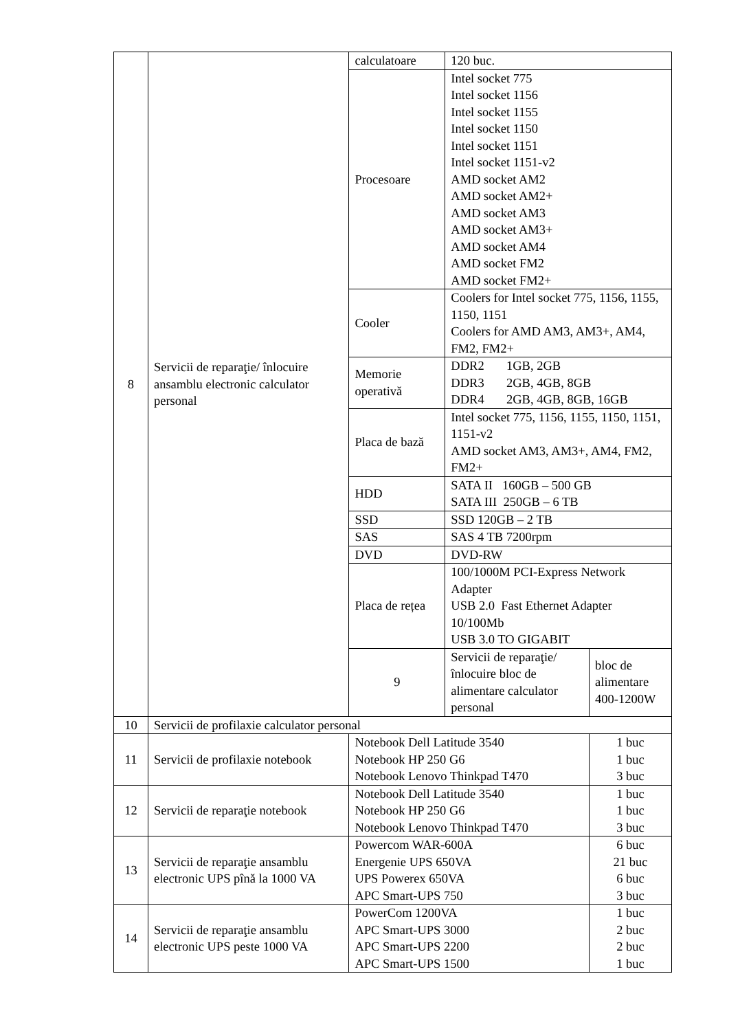| 8 | Servicii de reparaţie/ înlocuire ansamblu electronic calculator personal | calculatoare | 120 buc. | |
| | | Procesoare | Intel socket 775 Intel socket 1156 Intel socket 1155 Intel socket 1150 Intel socket 1151 Intel socket 1151-v2 AMD socket AM2 AMD socket AM2+ AMD socket AM3 AMD socket AM3+ AMD socket AM4 AMD socket FM2 AMD socket FM2+ | |
| | | Cooler | Coolers for Intel socket 775, 1156, 1155, 1150, 1151 Coolers for AMD AM3, AM3+, AM4, FM2, FM2+ | |
| | | Memorie operativă | DDR2 1GB, 2GB DDR3 2GB, 4GB, 8GB DDR4 2GB, 4GB, 8GB, 16GB | |
| | | Placa de bază | Intel socket 775, 1156, 1155, 1150, 1151, 1151-v2 AMD socket AM3, AM3+, AM4, FM2, FM2+ | |
| | | HDD | SATA II 160GB – 500 GB SATA III 250GB – 6 TB | |
| | | SSD | SSD 120GB – 2 TB | |
| | | SAS | SAS 4 TB 7200rpm | |
| | | DVD | DVD-RW | |
| | | Placa de rețea | 100/1000M PCI-Express Network Adapter USB 2.0 Fast Ethernet Adapter 10/100Mb USB 3.0 TO GIGABIT | |
| | | 9 | Servicii de reparaţie/ înlocuire bloc de alimentare calculator personal | bloc de alimentare 400-1200W |
| 10 | Servicii de profilaxie calculator personal | | | |
| 11 | Servicii de profilaxie notebook | Notebook Dell Latitude 3540 Notebook HP 250 G6 Notebook Lenovo Thinkpad T470 | | 1 buc 1 buc 3 buc |
| 12 | Servicii de reparaţie notebook | Notebook Dell Latitude 3540 Notebook HP 250 G6 Notebook Lenovo Thinkpad T470 | | 1 buc 1 buc 3 buc |
| 13 | Servicii de reparaţie ansamblu electronic UPS pînă la 1000 VA | Powercom WAR-600A Energenie UPS 650VA UPS Powerex 650VA APC Smart-UPS 750 | | 6 buc 21 buc 6 buc 3 buc |
| 14 | Servicii de reparaţie ansamblu electronic UPS peste 1000 VA | PowerCom 1200VA APC Smart-UPS 3000 APC Smart-UPS 2200 APC Smart-UPS 1500 | | 1 buc 2 buc 2 buc 1 buc |